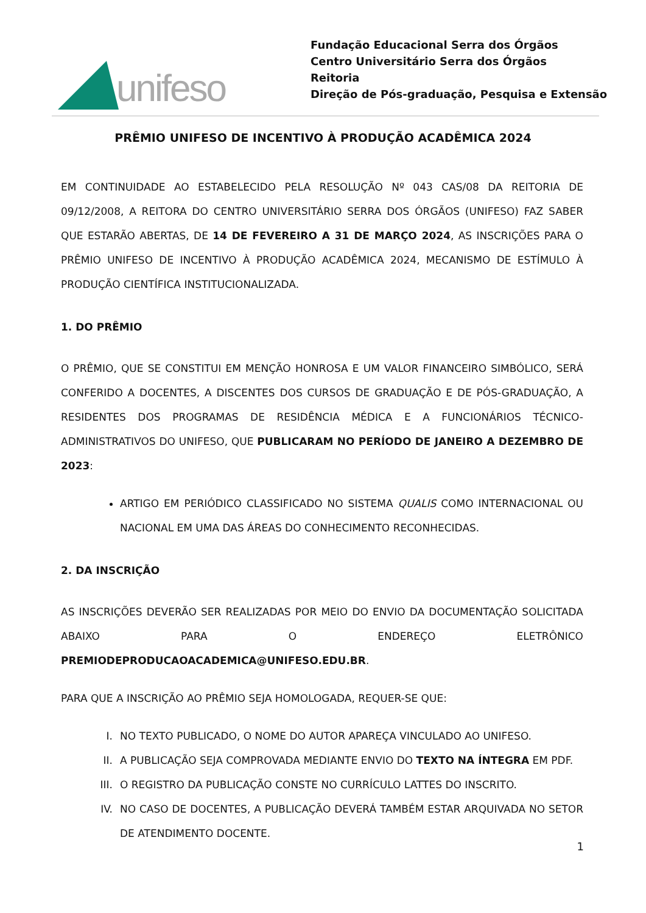unifeso
Fundação Educacional Serra dos Órgãos
Centro Universitário Serra dos Órgãos
Reitoria
Direção de Pós-graduação, Pesquisa e Extensão
PRÊMIO UNIFESO DE INCENTIVO À PRODUÇÃO ACADÊMICA 2024
EM CONTINUIDADE AO ESTABELECIDO PELA RESOLUÇÃO Nº 043 CAS/08 DA REITORIA DE 09/12/2008, A REITORA DO CENTRO UNIVERSITÁRIO SERRA DOS ÓRGÃOS (UNIFESO) FAZ SABER QUE ESTARÃO ABERTAS, DE 14 DE FEVEREIRO A 31 DE MARÇO 2024, AS INSCRIÇÕES PARA O PRÊMIO UNIFESO DE INCENTIVO À PRODUÇÃO ACADÊMICA 2024, MECANISMO DE ESTÍMULO À PRODUÇÃO CIENTÍFICA INSTITUCIONALIZADA.
1. DO PRÊMIO
O PRÊMIO, QUE SE CONSTITUI EM MENÇÃO HONROSA E UM VALOR FINANCEIRO SIMBÓLICO, SERÁ CONFERIDO A DOCENTES, A DISCENTES DOS CURSOS DE GRADUAÇÃO E DE PÓS-GRADUAÇÃO, A RESIDENTES DOS PROGRAMAS DE RESIDÊNCIA MÉDICA E A FUNCIONÁRIOS TÉCNICO-ADMINISTRATIVOS DO UNIFESO, QUE PUBLICARAM NO PERÍODO DE JANEIRO A DEZEMBRO DE 2023:
ARTIGO EM PERIÓDICO CLASSIFICADO NO SISTEMA QUALIS COMO INTERNACIONAL OU NACIONAL EM UMA DAS ÁREAS DO CONHECIMENTO RECONHECIDAS.
2. DA INSCRIÇÃO
AS INSCRIÇÕES DEVERÃO SER REALIZADAS POR MEIO DO ENVIO DA DOCUMENTAÇÃO SOLICITADA ABAIXO PARA O ENDEREÇO ELETRÔNICO PREMIODEPRODUCAOACADEMICA@UNIFESO.EDU.BR.
PARA QUE A INSCRIÇÃO AO PRÊMIO SEJA HOMOLOGADA, REQUER-SE QUE:
I. NO TEXTO PUBLICADO, O NOME DO AUTOR APAREÇA VINCULADO AO UNIFESO.
II. A PUBLICAÇÃO SEJA COMPROVADA MEDIANTE ENVIO DO TEXTO NA ÍNTEGRA EM PDF.
III. O REGISTRO DA PUBLICAÇÃO CONSTE NO CURRÍCULO LATTES DO INSCRITO.
IV. NO CASO DE DOCENTES, A PUBLICAÇÃO DEVERÁ TAMBÉM ESTAR ARQUIVADA NO SETOR DE ATENDIMENTO DOCENTE.
1